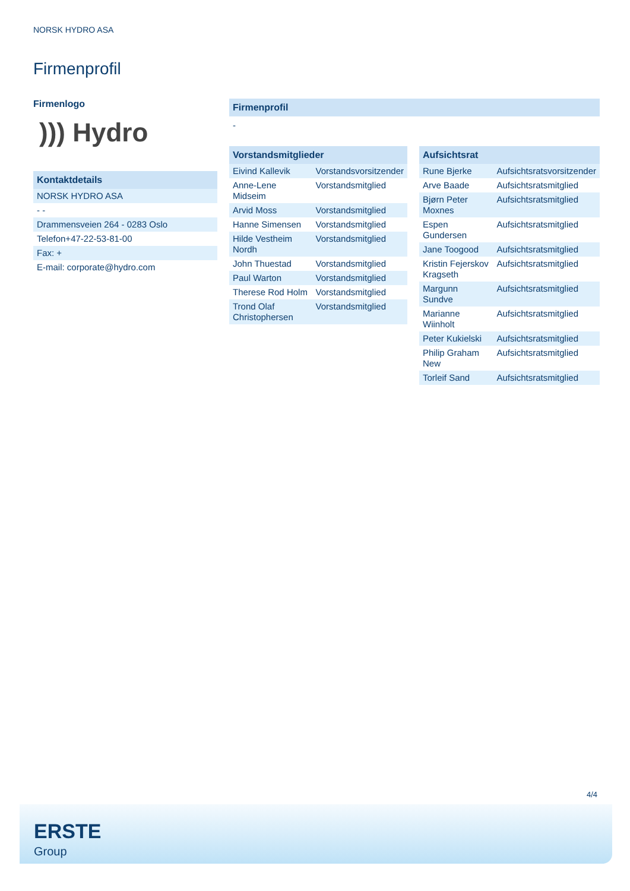NORSK HYDRO ASA
Firmenprofil
Firmenlogo
))) Hydro
| Kontaktdetails |
| --- |
| NORSK HYDRO ASA |
| - - |
| Drammensveien 264 - 0283 Oslo |
| Telefon+47-22-53-81-00 |
| Fax: + |
| E-mail: corporate@hydro.com |
Firmenprofil
-
| Vorstandsmitglieder | |
| --- | --- |
| Eivind Kallevik | Vorstandsvorsitzender |
| Anne-Lene Midseim | Vorstandsmitglied |
| Arvid Moss | Vorstandsmitglied |
| Hanne Simensen | Vorstandsmitglied |
| Hilde Vestheim Nordh | Vorstandsmitglied |
| John Thuestad | Vorstandsmitglied |
| Paul Warton | Vorstandsmitglied |
| Therese Rod Holm | Vorstandsmitglied |
| Trond Olaf Christophersen | Vorstandsmitglied |
| Aufsichtsrat | |
| --- | --- |
| Rune Bjerke | Aufsichtsratsvorsitzender |
| Arve Baade | Aufsichtsratsmitglied |
| Bjørn Peter Moxnes | Aufsichtsratsmitglied |
| Espen Gundersen | Aufsichtsratsmitglied |
| Jane Toogood | Aufsichtsratsmitglied |
| Kristin Fejerskov Kragseth | Aufsichtsratsmitglied |
| Margunn Sundve | Aufsichtsratsmitglied |
| Marianne Wiinholt | Aufsichtsratsmitglied |
| Peter Kukielski | Aufsichtsratsmitglied |
| Philip Graham New | Aufsichtsratsmitglied |
| Torleif Sand | Aufsichtsratsmitglied |
4/4
ERSTE
Group